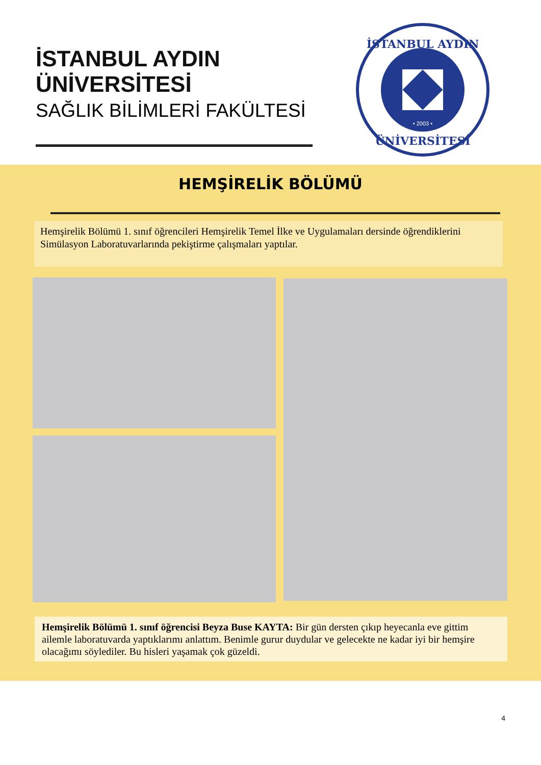İSTANBUL AYDIN
ÜNİVERSİTESİ
SAĞLIK BİLİMLERİ FAKÜLTESİ
İSTANBUL AYDIN
ÜNİVERSİTESİ
• 2003 •
HEMŞİRELİK BÖLÜMÜ
Hemşirelik Bölümü 1. sınıf öğrencileri Hemşirelik Temel İlke ve Uygulamaları dersinde öğrendiklerini Simülasyon Laboratuvarlarında pekiştirme çalışmaları yaptılar.
Hemşirelik Bölümü 1. sınıf öğrencisi Beyza Buse KAYTA: Bir gün dersten çıkıp heyecanla eve gittim ailemle laboratuvarda yaptıklarımı anlattım. Benimle gurur duydular ve gelecekte ne kadar iyi bir hemşire olacağımı söylediler. Bu hisleri yaşamak çok güzeldi.
4